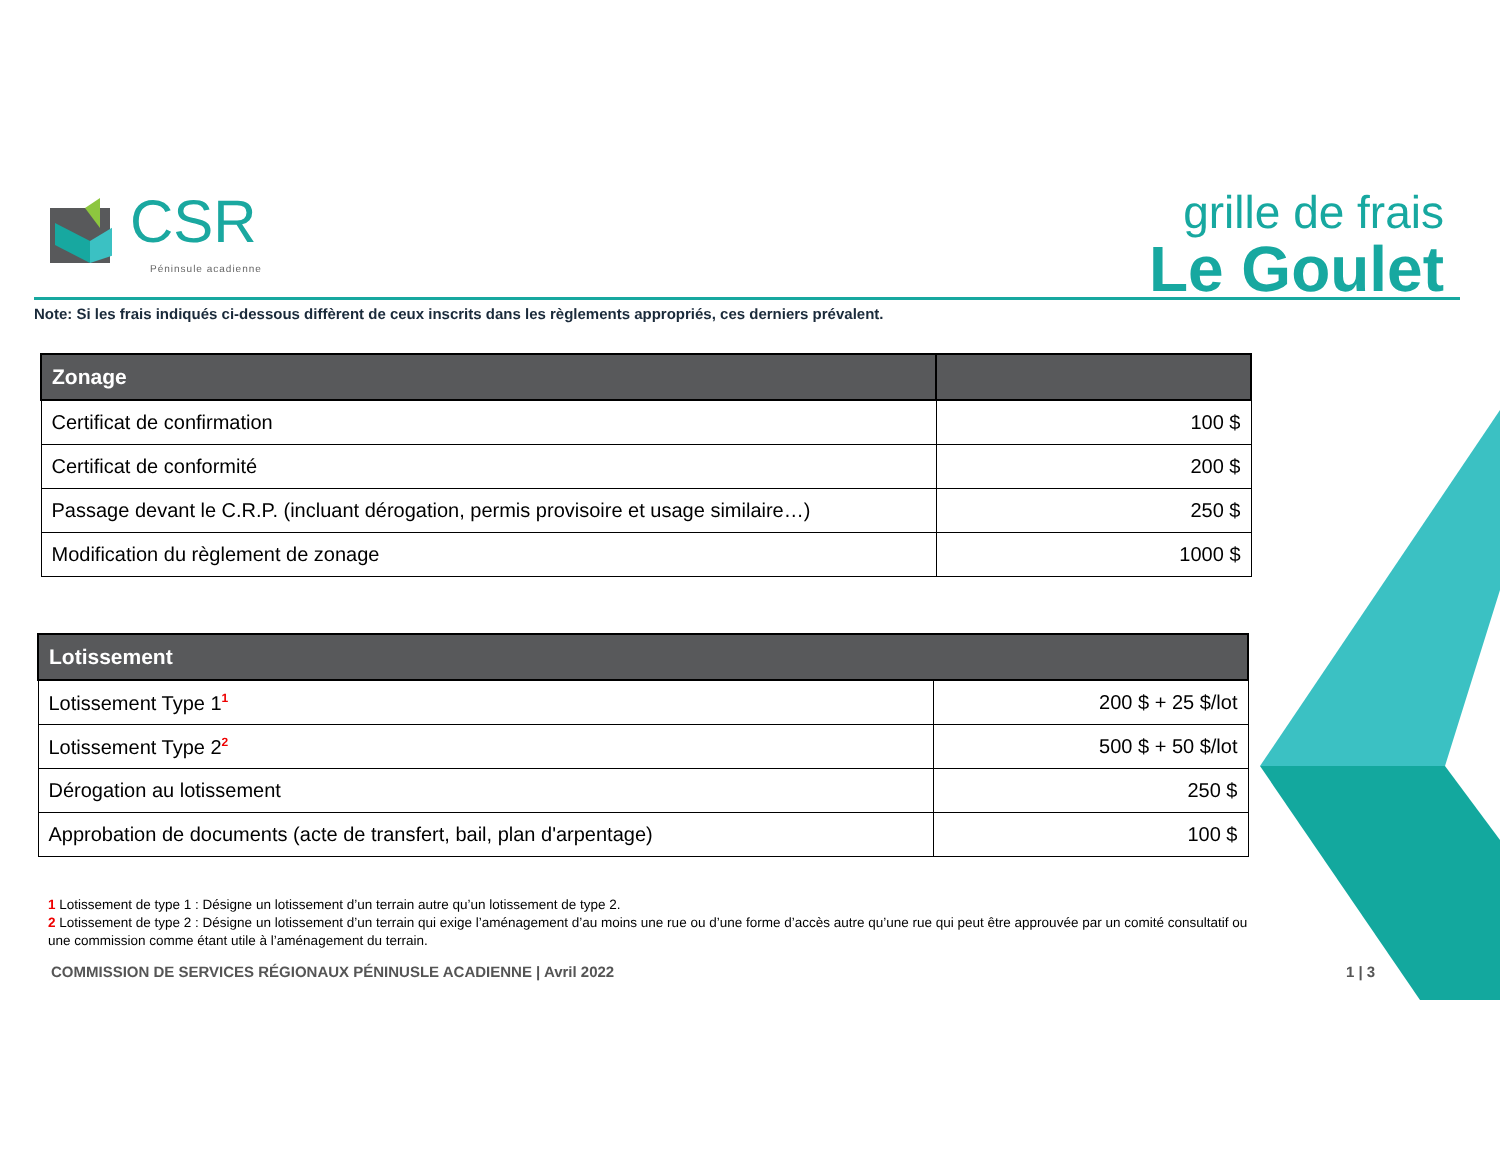CSR
Péninsule acadienne
grille de frais
Le Goulet
Note: Si les frais indiqués ci-dessous diffèrent de ceux inscrits dans les règlements appropriés, ces derniers prévalent.
| Zonage | |
| --- | --- |
| Certificat de confirmation | 100 $ |
| Certificat de conformité | 200 $ |
| Passage devant le C.R.P. (incluant dérogation, permis provisoire et usage similaire…) | 250 $ |
| Modification du règlement de zonage | 1000 $ |
| Lotissement | |
| --- | --- |
| Lotissement Type 1<sup>1</sup> | 200 $ + 25 $/lot |
| Lotissement Type 2<sup>2</sup> | 500 $ + 50 $/lot |
| Dérogation au lotissement | 250 $ |
| Approbation de documents (acte de transfert, bail, plan d'arpentage) | 100 $ |
1 Lotissement de type 1 : Désigne un lotissement d’un terrain autre qu’un lotissement de type 2.
2 Lotissement de type 2 : Désigne un lotissement d’un terrain qui exige l’aménagement d’au moins une rue ou d’une forme d’accès autre qu’une rue qui peut être approuvée par un comité consultatif ou une commission comme étant utile à l’aménagement du terrain.
COMMISSION DE SERVICES RÉGIONAUX PÉNINUSLE ACADIENNE | Avril 2022
1 | 3